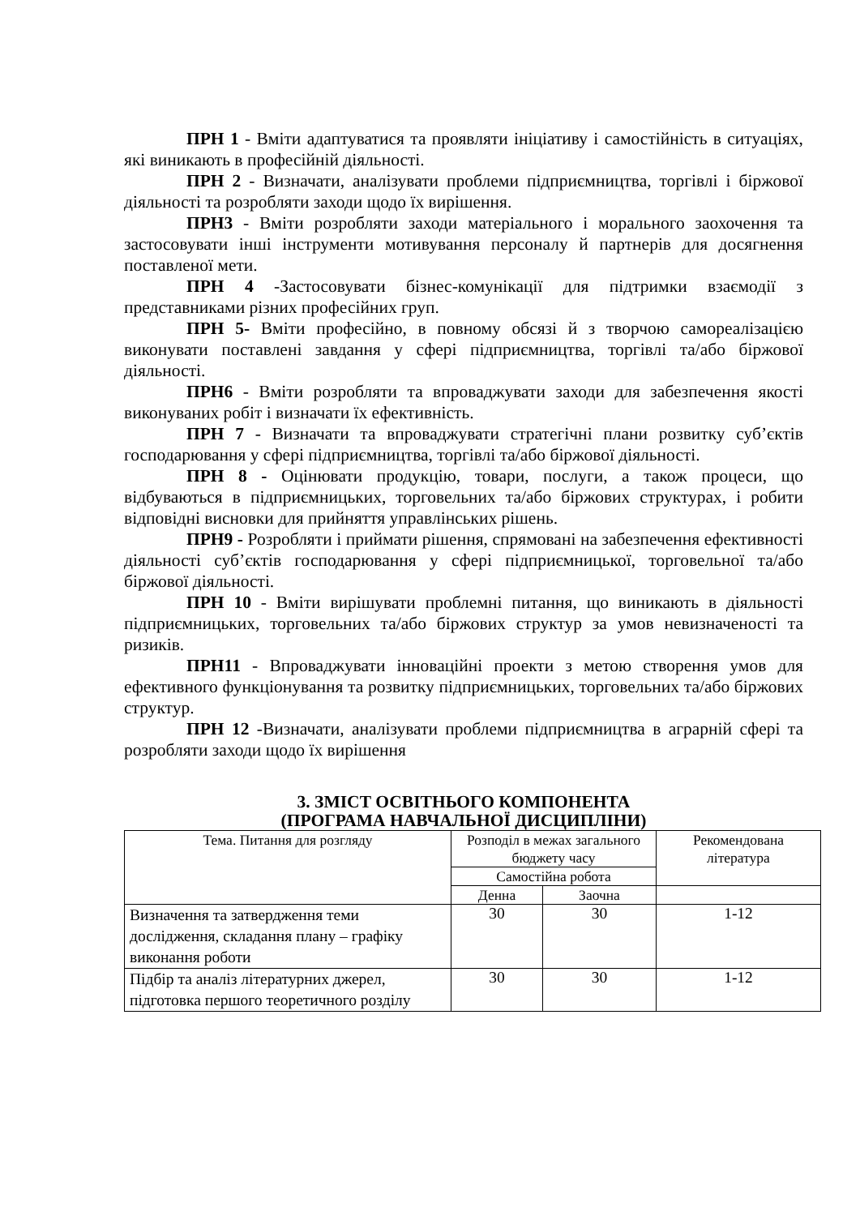ПРН 1 - Вміти адаптуватися та проявляти ініціативу і самостійність в ситуаціях, які виникають в професійній діяльності.
ПРН 2 - Визначати, аналізувати проблеми підприємництва, торгівлі і біржової діяльності та розробляти заходи щодо їх вирішення.
ПРН3 - Вміти розробляти заходи матеріального і морального заохочення та застосовувати інші інструменти мотивування персоналу й партнерів для досягнення поставленої мети.
ПРН 4 -Застосовувати бізнес-комунікації для підтримки взаємодії з представниками різних професійних груп.
ПРН 5- Вміти професійно, в повному обсязі й з творчою самореалізацією виконувати поставлені завдання у сфері підприємництва, торгівлі та/або біржової діяльності.
ПРН6 - Вміти розробляти та впроваджувати заходи для забезпечення якості виконуваних робіт і визначати їх ефективність.
ПРН 7 - Визначати та впроваджувати стратегічні плани розвитку суб’єктів господарювання у сфері підприємництва, торгівлі та/або біржової діяльності.
ПРН 8 - Оцінювати продукцію, товари, послуги, а також процеси, що відбуваються в підприємницьких, торговельних та/або біржових структурах, і робити відповідні висновки для прийняття управлінських рішень.
ПРН9 - Розробляти і приймати рішення, спрямовані на забезпечення ефективності діяльності суб’єктів господарювання у сфері підприємницької, торговельної та/або біржової діяльності.
ПРН 10 - Вміти вирішувати проблемні питання, що виникають в діяльності підприємницьких, торговельних та/або біржових структур за умов невизначеності та ризиків.
ПРН11 - Впроваджувати інноваційні проекти з метою створення умов для ефективного функціонування та розвитку підприємницьких, торговельних та/або біржових структур.
ПРН 12 -Визначати, аналізувати проблеми підприємництва в аграрній сфері та розробляти заходи щодо їх вирішення
3. ЗМІСТ ОСВІТНЬОГО КОМПОНЕНТА
(ПРОГРАМА НАВЧАЛЬНОЇ ДИСЦИПЛІНИ)
| Тема. Питання для розгляду | Розподіл в межах загального бюджету часу | | Рекомендована література |
| --- | --- | --- | --- |
| | Самостійна робота | | |
| | Денна | Заочна | |
| Визначення та затвердження теми дослідження, складання плану – графіку виконання роботи | 30 | 30 | 1-12 |
| Підбір та аналіз літературних джерел, підготовка першого теоретичного розділу | 30 | 30 | 1-12 |